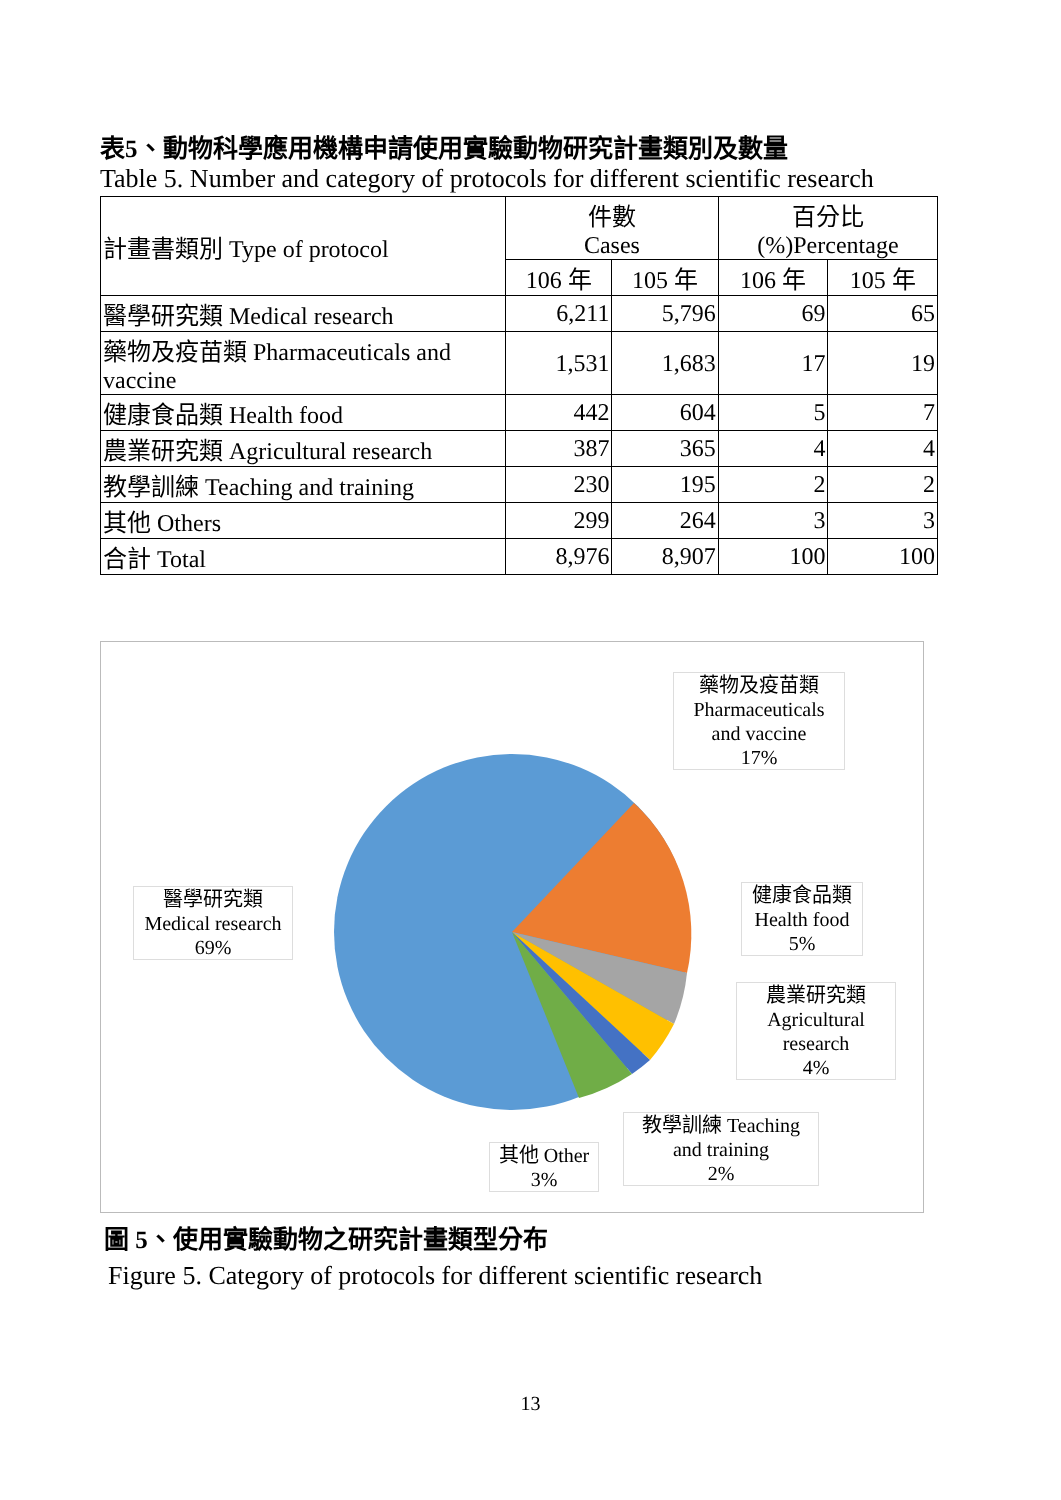表5、動物科學應用機構申請使用實驗動物研究計畫類別及數量
Table 5. Number and category of protocols for different scientific research
| 計畫書類別 Type of protocol | 件數 Cases | | 百分比 (%)Percentage | |
| --- | --- | --- | --- | --- |
| | 106 年 | 105 年 | 106 年 | 105 年 |
| 醫學研究類 Medical research | 6,211 | 5,796 | 69 | 65 |
| 藥物及疫苗類 Pharmaceuticals and vaccine | 1,531 | 1,683 | 17 | 19 |
| 健康食品類 Health food | 442 | 604 | 5 | 7 |
| 農業研究類 Agricultural research | 387 | 365 | 4 | 4 |
| 教學訓練 Teaching and training | 230 | 195 | 2 | 2 |
| 其他 Others | 299 | 264 | 3 | 3 |
| 合計 Total | 8,976 | 8,907 | 100 | 100 |
藥物及疫苗類
Pharmaceuticals
and vaccine
17%
醫學研究類
Medical research
69%
健康食品類
Health food
5%
農業研究類
Agricultural
research
4%
教學訓練 Teaching
and training
2%
其他 Other
3%
圖 5、使用實驗動物之研究計畫類型分布
Figure 5. Category of protocols for different scientific research
13